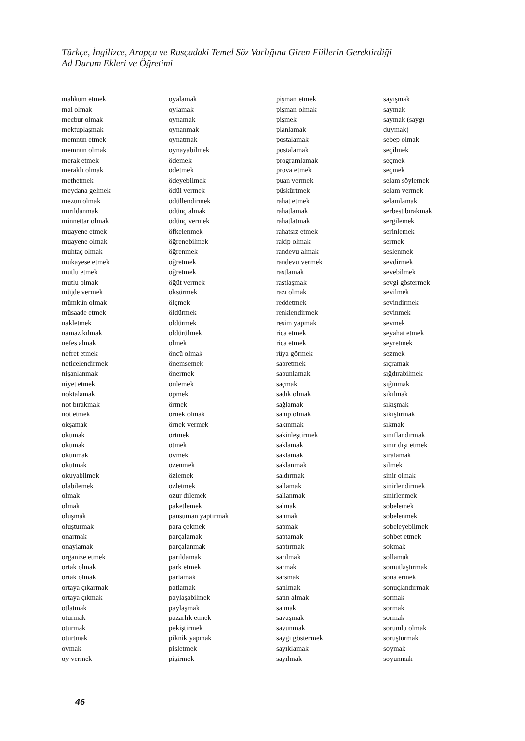Türkçe, İngilizce, Arapça ve Rusçadaki Temel Söz Varlığına Giren Fiillerin Gerektirdiği
Ad Durum Ekleri ve Öğretimi
mahkum etmek
mal olmak
mecbur olmak
mektuplaşmak
memnun etmek
memnun olmak
merak etmek
meraklı olmak
methetmek
meydana gelmek
mezun olmak
mırıldanmak
minnettar olmak
muayene etmek
muayene olmak
muhtaç olmak
mukayese etmek
mutlu etmek
mutlu olmak
müjde vermek
mümkün olmak
müsaade etmek
nakletmek
namaz kılmak
nefes almak
nefret etmek
neticelendirmek
nişanlanmak
niyet etmek
noktalamak
not bırakmak
not etmek
okşamak
okumak
okumak
okunmak
okutmak
okuyabilmek
olabilemek
olmak
olmak
oluşmak
oluşturmak
onarmak
onaylamak
organize etmek
ortak olmak
ortak olmak
ortaya çıkarmak
ortaya çıkmak
otlatmak
oturmak
oturmak
oturtmak
ovmak
oy vermek
oyalamak
oylamak
oynamak
oynanmak
oynatmak
oynayabilmek
ödemek
ödetmek
ödeyebilmek
ödül vermek
ödüllendirmek
ödünç almak
ödünç vermek
öfkelenmek
öğrenebilmek
öğrenmek
öğretmek
öğretmek
öğüt vermek
öksürmek
ölçmek
öldürmek
öldürmek
öldürülmek
ölmek
öncü olmak
önemsemek
önermek
önlemek
öpmek
örmek
örnek olmak
örnek vermek
örtmek
ötmek
övmek
özenmek
özlemek
özletmek
özür dilemek
paketlemek
pansuman yaptırmak
para çekmek
parçalamak
parçalanmak
parıldamak
park etmek
parlamak
patlamak
paylaşabilmek
paylaşmak
pazarlık etmek
pekiştirmek
piknik yapmak
pisletmek
pişirmek
pişman etmek
pişman olmak
pişmek
planlamak
postalamak
postalamak
programlamak
prova etmek
puan vermek
püskürtmek
rahat etmek
rahatlamak
rahatlatmak
rahatsız etmek
rakip olmak
randevu almak
randevu vermek
rastlamak
rastlaşmak
razı olmak
reddetmek
renklendirmek
resim yapmak
rica etmek
rica etmek
rüya görmek
sabretmek
sabunlamak
saçmak
sadık olmak
sağlamak
sahip olmak
sakınmak
sakinleştirmek
saklamak
saklamak
saklanmak
saldırmak
sallamak
sallanmak
salmak
sanmak
sapmak
saptamak
saptırmak
sarılmak
sarmak
sarsmak
satılmak
satın almak
satmak
savaşmak
savunmak
saygı göstermek
sayıklamak
sayılmak
sayışmak
saymak
saymak (saygı
duymak)
sebep olmak
seçilmek
seçmek
seçmek
selam söylemek
selam vermek
selamlamak
serbest bırakmak
sergilemek
serinlemek
sermek
seslenmek
sevdirmek
sevebilmek
sevgi göstermek
sevilmek
sevindirmek
sevinmek
sevmek
seyahat etmek
seyretmek
sezmek
sıçramak
sığdırabilmek
sığınmak
sıkılmak
sıkışmak
sıkıştırmak
sıkmak
sınıflandırmak
sınır dışı etmek
sıralamak
silmek
sinir olmak
sinirlendirmek
sinirlenmek
sobelemek
sobelenmek
sobeleyebilmek
sohbet etmek
sokmak
sollamak
somutlaştırmak
sona ermek
sonuçlandırmak
sormak
sormak
sormak
sorumlu olmak
soruşturmak
soymak
soyunmak
46